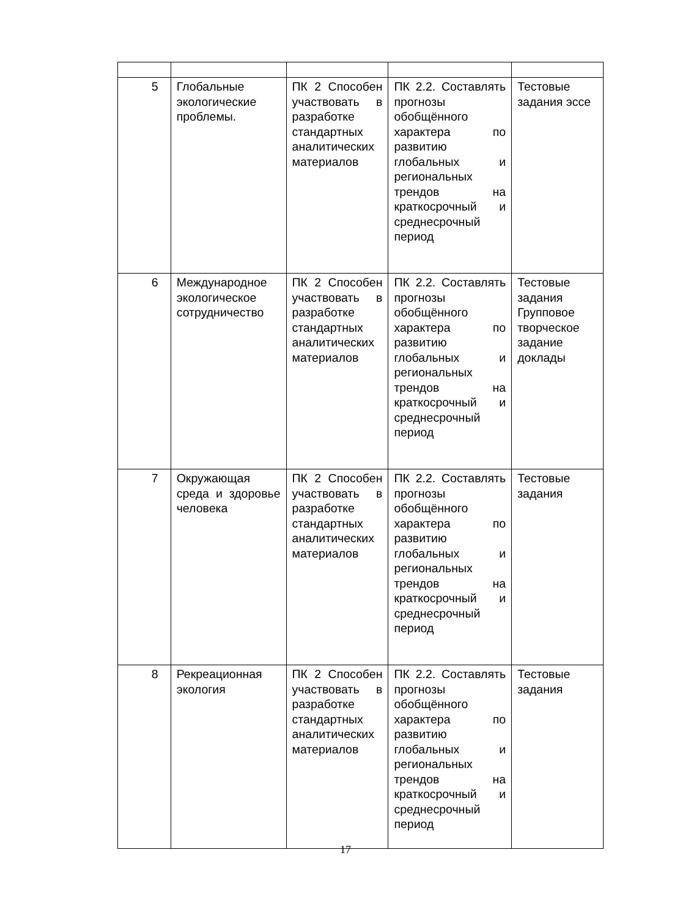| 5 | Глобальные экологические проблемы. | ПК 2 Способен участвовать в разработке стандартных аналитических материалов | ПК 2.2. Составлять прогнозы обобщённого характера по развитию глобальных и региональных трендов на краткосрочный и среднесрочный период | Тестовые задания эссе |
| 6 | Международное экологическое сотрудничество | ПК 2 Способен участвовать в разработке стандартных аналитических материалов | ПК 2.2. Составлять прогнозы обобщённого характера по развитию глобальных и региональных трендов на краткосрочный и среднесрочный период | Тестовые задания Групповое творческое задание доклады |
| 7 | Окружающая среда и здоровье человека | ПК 2 Способен участвовать в разработке стандартных аналитических материалов | ПК 2.2. Составлять прогнозы обобщённого характера по развитию глобальных и региональных трендов на краткосрочный и среднесрочный период | Тестовые задания |
| 8 | Рекреационная экология | ПК 2 Способен участвовать в разработке стандартных аналитических материалов | ПК 2.2. Составлять прогнозы обобщённого характера по развитию глобальных и региональных трендов на краткосрочный и среднесрочный период | Тестовые задания |
17